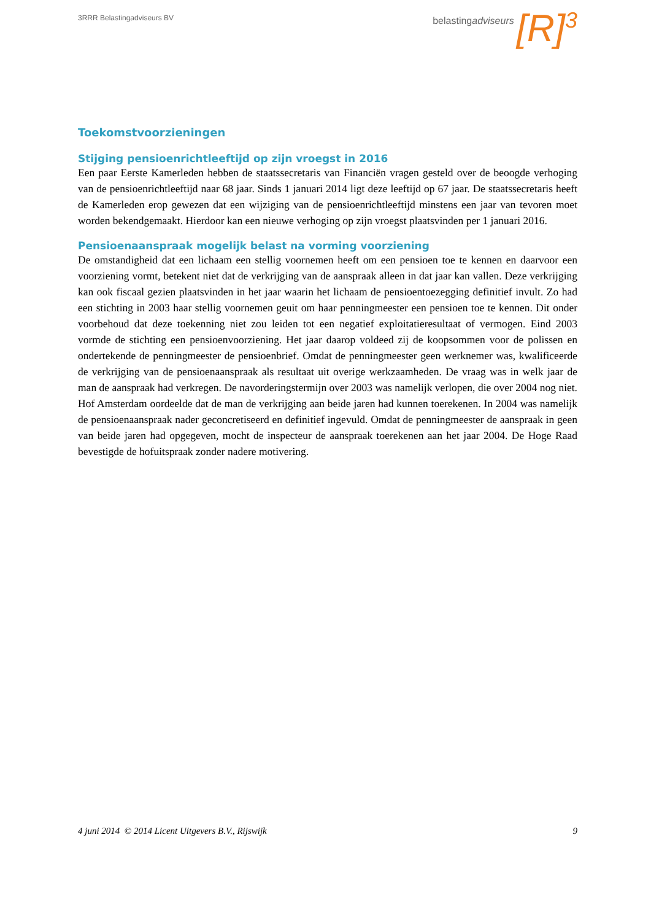3RRR Belastingadviseurs BV
belastingadviseurs [R]<sup>3</sup>
Toekomstvoorzieningen
Stijging pensioenrichtleeftijd op zijn vroegst in 2016
Een paar Eerste Kamerleden hebben de staatssecretaris van Financiën vragen gesteld over de beoogde verhoging van de pensioenrichtleeftijd naar 68 jaar. Sinds 1 januari 2014 ligt deze leeftijd op 67 jaar. De staatssecretaris heeft de Kamerleden erop gewezen dat een wijziging van de pensioenrichtleeftijd minstens een jaar van tevoren moet worden bekendgemaakt. Hierdoor kan een nieuwe verhoging op zijn vroegst plaatsvinden per 1 januari 2016.
Pensioenaanspraak mogelijk belast na vorming voorziening
De omstandigheid dat een lichaam een stellig voornemen heeft om een pensioen toe te kennen en daarvoor een voorziening vormt, betekent niet dat de verkrijging van de aanspraak alleen in dat jaar kan vallen. Deze verkrijging kan ook fiscaal gezien plaatsvinden in het jaar waarin het lichaam de pensioentoezegging definitief invult. Zo had een stichting in 2003 haar stellig voornemen geuit om haar penningmeester een pensioen toe te kennen. Dit onder voorbehoud dat deze toekenning niet zou leiden tot een negatief exploitatieresultaat of vermogen. Eind 2003 vormde de stichting een pensioenvoorziening. Het jaar daarop voldeed zij de koopsommen voor de polissen en ondertekende de penningmeester de pensioenbrief. Omdat de penningmeester geen werknemer was, kwalificeerde de verkrijging van de pensioenaanspraak als resultaat uit overige werkzaamheden. De vraag was in welk jaar de man de aanspraak had verkregen. De navorderingstermijn over 2003 was namelijk verlopen, die over 2004 nog niet. Hof Amsterdam oordeelde dat de man de verkrijging aan beide jaren had kunnen toerekenen. In 2004 was namelijk de pensioenaanspraak nader geconcretiseerd en definitief ingevuld. Omdat de penningmeester de aanspraak in geen van beide jaren had opgegeven, mocht de inspecteur de aanspraak toerekenen aan het jaar 2004. De Hoge Raad bevestigde de hofuitspraak zonder nadere motivering.
4 juni 2014 © 2014 Licent Uitgevers B.V., Rijswijk 9